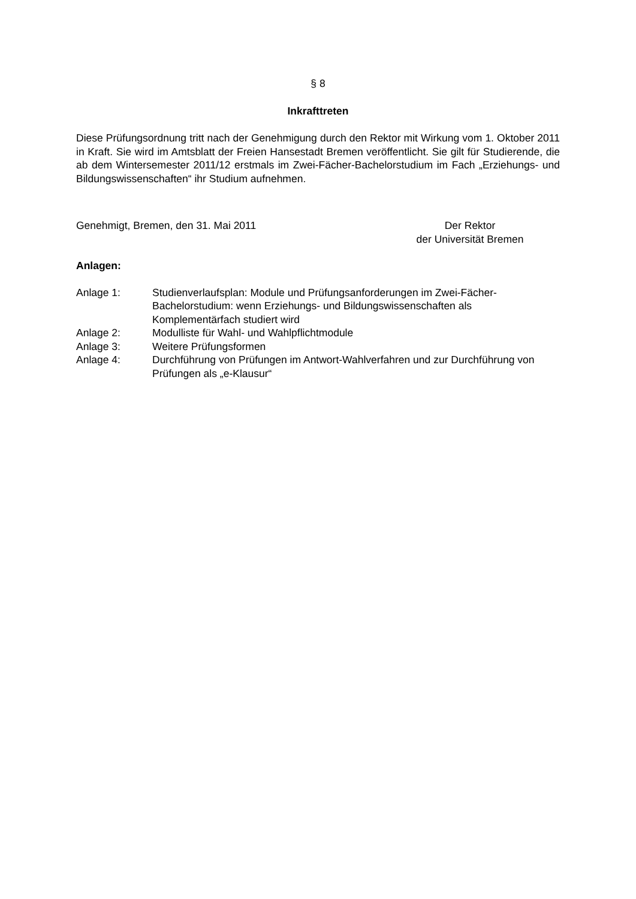§ 8
Inkrafttreten
Diese Prüfungsordnung tritt nach der Genehmigung durch den Rektor mit Wirkung vom 1. Oktober 2011 in Kraft. Sie wird im Amtsblatt der Freien Hansestadt Bremen veröffentlicht. Sie gilt für Studierende, die ab dem Wintersemester 2011/12 erstmals im Zwei-Fächer-Bachelorstudium im Fach „Erziehungs- und Bildungswissenschaften“ ihr Studium aufnehmen.
Genehmigt, Bremen, den 31. Mai 2011
Der Rektor
der Universität Bremen
Anlagen:
Anlage 1: Studienverlaufsplan: Module und Prüfungsanforderungen im Zwei-Fächer-Bachelorstudium: wenn Erziehungs- und Bildungswissenschaften als Komplementärfach studiert wird
Anlage 2: Modulliste für Wahl- und Wahlpflichtmodule
Anlage 3: Weitere Prüfungsformen
Anlage 4: Durchführung von Prüfungen im Antwort-Wahlverfahren und zur Durchführung von Prüfungen als „e-Klausur“